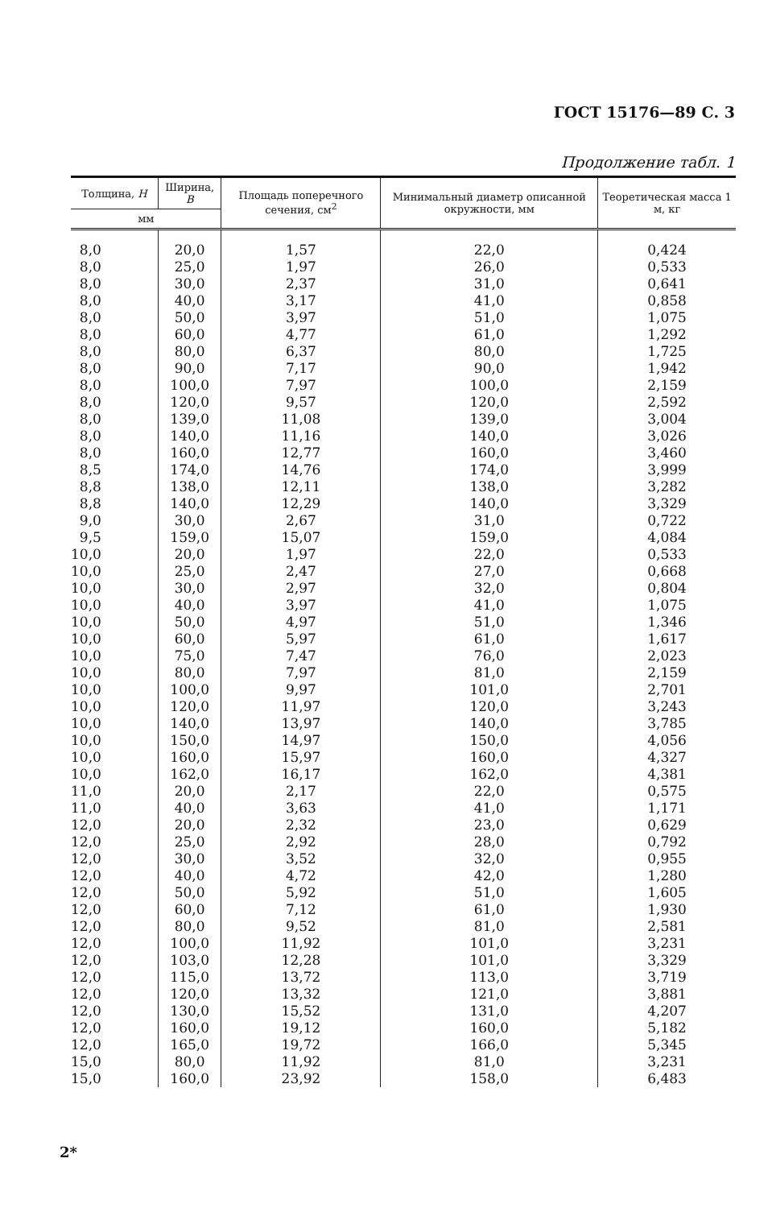ГОСТ 15176—89 С. 3
Продолжение табл. 1
| Толщина, Н | Ширина, В | Площадь поперечного сечения, см<sup>2</sup> | Минимальный диаметр описанной окружности, мм | Теоретическая масса 1 м, кг |
| --- | --- | --- | --- | --- |
| мм | | | | |
| 8,0 | 20,0 | 1,57 | 22,0 | 0,424 |
| 8,0 | 25,0 | 1,97 | 26,0 | 0,533 |
| 8,0 | 30,0 | 2,37 | 31,0 | 0,641 |
| 8,0 | 40,0 | 3,17 | 41,0 | 0,858 |
| 8,0 | 50,0 | 3,97 | 51,0 | 1,075 |
| 8,0 | 60,0 | 4,77 | 61,0 | 1,292 |
| 8,0 | 80,0 | 6,37 | 80,0 | 1,725 |
| 8,0 | 90,0 | 7,17 | 90,0 | 1,942 |
| 8,0 | 100,0 | 7,97 | 100,0 | 2,159 |
| 8,0 | 120,0 | 9,57 | 120,0 | 2,592 |
| 8,0 | 139,0 | 11,08 | 139,0 | 3,004 |
| 8,0 | 140,0 | 11,16 | 140,0 | 3,026 |
| 8,0 | 160,0 | 12,77 | 160,0 | 3,460 |
| 8,5 | 174,0 | 14,76 | 174,0 | 3,999 |
| 8,8 | 138,0 | 12,11 | 138,0 | 3,282 |
| 8,8 | 140,0 | 12,29 | 140,0 | 3,329 |
| 9,0 | 30,0 | 2,67 | 31,0 | 0,722 |
| 9,5 | 159,0 | 15,07 | 159,0 | 4,084 |
| 10,0 | 20,0 | 1,97 | 22,0 | 0,533 |
| 10,0 | 25,0 | 2,47 | 27,0 | 0,668 |
| 10,0 | 30,0 | 2,97 | 32,0 | 0,804 |
| 10,0 | 40,0 | 3,97 | 41,0 | 1,075 |
| 10,0 | 50,0 | 4,97 | 51,0 | 1,346 |
| 10,0 | 60,0 | 5,97 | 61,0 | 1,617 |
| 10,0 | 75,0 | 7,47 | 76,0 | 2,023 |
| 10,0 | 80,0 | 7,97 | 81,0 | 2,159 |
| 10,0 | 100,0 | 9,97 | 101,0 | 2,701 |
| 10,0 | 120,0 | 11,97 | 120,0 | 3,243 |
| 10,0 | 140,0 | 13,97 | 140,0 | 3,785 |
| 10,0 | 150,0 | 14,97 | 150,0 | 4,056 |
| 10,0 | 160,0 | 15,97 | 160,0 | 4,327 |
| 10,0 | 162,0 | 16,17 | 162,0 | 4,381 |
| 11,0 | 20,0 | 2,17 | 22,0 | 0,575 |
| 11,0 | 40,0 | 3,63 | 41,0 | 1,171 |
| 12,0 | 20,0 | 2,32 | 23,0 | 0,629 |
| 12,0 | 25,0 | 2,92 | 28,0 | 0,792 |
| 12,0 | 30,0 | 3,52 | 32,0 | 0,955 |
| 12,0 | 40,0 | 4,72 | 42,0 | 1,280 |
| 12,0 | 50,0 | 5,92 | 51,0 | 1,605 |
| 12,0 | 60,0 | 7,12 | 61,0 | 1,930 |
| 12,0 | 80,0 | 9,52 | 81,0 | 2,581 |
| 12,0 | 100,0 | 11,92 | 101,0 | 3,231 |
| 12,0 | 103,0 | 12,28 | 101,0 | 3,329 |
| 12,0 | 115,0 | 13,72 | 113,0 | 3,719 |
| 12,0 | 120,0 | 13,32 | 121,0 | 3,881 |
| 12,0 | 130,0 | 15,52 | 131,0 | 4,207 |
| 12,0 | 160,0 | 19,12 | 160,0 | 5,182 |
| 12,0 | 165,0 | 19,72 | 166,0 | 5,345 |
| 15,0 | 80,0 | 11,92 | 81,0 | 3,231 |
| 15,0 | 160,0 | 23,92 | 158,0 | 6,483 |
2*